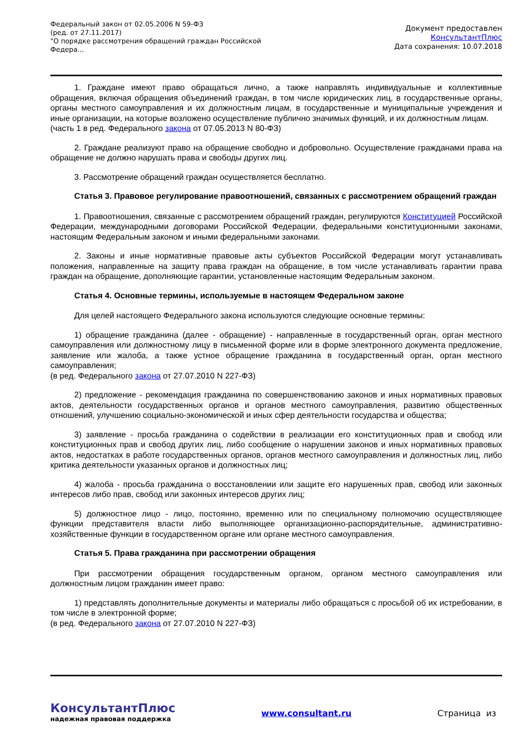Федеральный закон от 02.05.2006 N 59-ФЗ
(ред. от 27.11.2017)
"О порядке рассмотрения обращений граждан Российской Федера...
Документ предоставлен
КонсультантПлюс
Дата сохранения: 10.07.2018
1. Граждане имеют право обращаться лично, а также направлять индивидуальные и коллективные обращения, включая обращения объединений граждан, в том числе юридических лиц, в государственные органы, органы местного самоуправления и их должностным лицам, в государственные и муниципальные учреждения и иные организации, на которые возложено осуществление публично значимых функций, и их должностным лицам.
(часть 1 в ред. Федерального закона от 07.05.2013 N 80-ФЗ)
2. Граждане реализуют право на обращение свободно и добровольно. Осуществление гражданами права на обращение не должно нарушать права и свободы других лиц.
3. Рассмотрение обращений граждан осуществляется бесплатно.
Статья 3. Правовое регулирование правоотношений, связанных с рассмотрением обращений граждан
1. Правоотношения, связанные с рассмотрением обращений граждан, регулируются Конституцией Российской Федерации, международными договорами Российской Федерации, федеральными конституционными законами, настоящим Федеральным законом и иными федеральными законами.
2. Законы и иные нормативные правовые акты субъектов Российской Федерации могут устанавливать положения, направленные на защиту права граждан на обращение, в том числе устанавливать гарантии права граждан на обращение, дополняющие гарантии, установленные настоящим Федеральным законом.
Статья 4. Основные термины, используемые в настоящем Федеральном законе
Для целей настоящего Федерального закона используются следующие основные термины:
1) обращение гражданина (далее - обращение) - направленные в государственный орган, орган местного самоуправления или должностному лицу в письменной форме или в форме электронного документа предложение, заявление или жалоба, а также устное обращение гражданина в государственный орган, орган местного самоуправления;
(в ред. Федерального закона от 27.07.2010 N 227-ФЗ)
2) предложение - рекомендация гражданина по совершенствованию законов и иных нормативных правовых актов, деятельности государственных органов и органов местного самоуправления, развитию общественных отношений, улучшению социально-экономической и иных сфер деятельности государства и общества;
3) заявление - просьба гражданина о содействии в реализации его конституционных прав и свобод или конституционных прав и свобод других лиц, либо сообщение о нарушении законов и иных нормативных правовых актов, недостатках в работе государственных органов, органов местного самоуправления и должностных лиц, либо критика деятельности указанных органов и должностных лиц;
4) жалоба - просьба гражданина о восстановлении или защите его нарушенных прав, свобод или законных интересов либо прав, свобод или законных интересов других лиц;
5) должностное лицо - лицо, постоянно, временно или по специальному полномочию осуществляющее функции представителя власти либо выполняющее организационно-распорядительные, административно-хозяйственные функции в государственном органе или органе местного самоуправления.
Статья 5. Права гражданина при рассмотрении обращения
При рассмотрении обращения государственным органом, органом местного самоуправления или должностным лицом гражданин имеет право:
1) представлять дополнительные документы и материалы либо обращаться с просьбой об их истребовании, в том числе в электронной форме;
(в ред. Федерального закона от 27.07.2010 N 227-ФЗ)
КонсультантПлюс
надежная правовая поддержка
www.consultant.ru Страница из